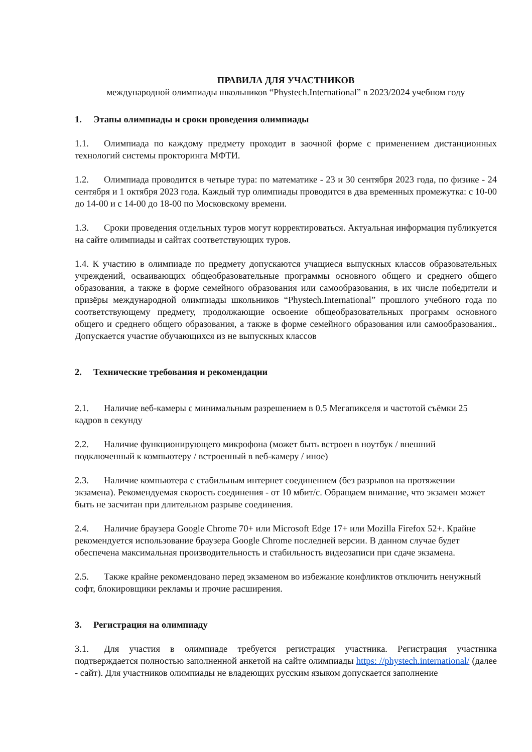ПРАВИЛА ДЛЯ УЧАСТНИКОВ
международной олимпиады школьников “Phystech.International” в 2023/2024 учебном году
1. Этапы олимпиады и сроки проведения олимпиады
1.1. Олимпиада по каждому предмету проходит в заочной форме с применением дистанционных технологий системы прокторинга МФТИ.
1.2. Олимпиада проводится в четыре тура: по математике - 23 и 30 сентября 2023 года, по физике - 24 сентября и 1 октября 2023 года. Каждый тур олимпиады проводится в два временных промежутка: с 10-00 до 14-00 и с 14-00 до 18-00 по Московскому времени.
1.3. Сроки проведения отдельных туров могут корректироваться. Актуальная информация публикуется на сайте олимпиады и сайтах соответствующих туров.
1.4. К участию в олимпиаде по предмету допускаются учащиеся выпускных классов образовательных учреждений, осваивающих общеобразовательные программы основного общего и среднего общего образования, а также в форме семейного образования или самообразования, в их числе победители и призёры международной олимпиады школьников “Phystech.International” прошлого учебного года по соответствующему предмету, продолжающие освоение общеобразовательных программ основного общего и среднего общего образования, а также в форме семейного образования или самообразования.. Допускается участие обучающихся из не выпускных классов
2. Технические требования и рекомендации
2.1. Наличие веб-камеры с минимальным разрешением в 0.5 Мегапикселя и частотой съёмки 25 кадров в секунду
2.2. Наличие функционирующего микрофона (может быть встроен в ноутбук / внешний подключенный к компьютеру / встроенный в веб-камеру / иное)
2.3. Наличие компьютера с стабильным интернет соединением (без разрывов на протяжении экзамена). Рекомендуемая скорость соединения - от 10 мбит/с. Обращаем внимание, что экзамен может быть не засчитан при длительном разрыве соединения.
2.4. Наличие браузера Google Chrome 70+ или Microsoft Edge 17+ или Mozilla Firefox 52+. Крайне рекомендуется использование браузера Google Chrome последней версии. В данном случае будет обеспечена максимальная производительность и стабильность видеозаписи при сдаче экзамена.
2.5. Также крайне рекомендовано перед экзаменом во избежание конфликтов отключить ненужный софт, блокировщики рекламы и прочие расширения.
3. Регистрация на олимпиаду
3.1. Для участия в олимпиаде требуется регистрация участника. Регистрация участника подтверждается полностью заполненной анкетой на сайте олимпиады https: //phystech.international/ (далее - сайт). Для участников олимпиады не владеющих русским языком допускается заполнение